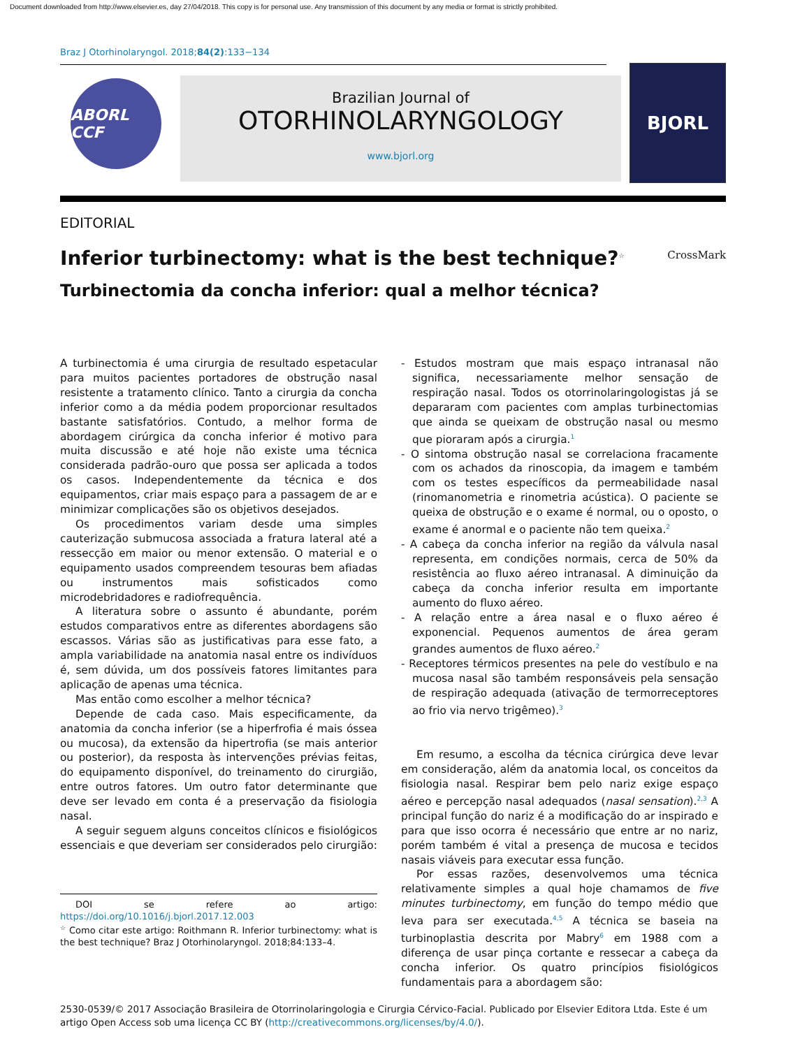Document downloaded from http://www.elsevier.es, day 27/04/2018. This copy is for personal use. Any transmission of this document by any media or format is strictly prohibited.
Braz J Otorhinolaryngol. 2018;84(2):133−134
ABORL CCF
Brazilian Journal of
OTORHINOLARYNGOLOGY
www.bjorl.org
BJORL
EDITORIAL
Inferior turbinectomy: what is the best technique?<sup>☆</sup>
CrossMark
Turbinectomia da concha inferior: qual a melhor técnica?
A turbinectomia é uma cirurgia de resultado espetacular para muitos pacientes portadores de obstrução nasal resistente a tratamento clínico. Tanto a cirurgia da concha inferior como a da média podem proporcionar resultados bastante satisfatórios. Contudo, a melhor forma de abordagem cirúrgica da concha inferior é motivo para muita discussão e até hoje não existe uma técnica considerada padrão-ouro que possa ser aplicada a todos os casos. Independentemente da técnica e dos equipamentos, criar mais espaço para a passagem de ar e minimizar complicações são os objetivos desejados.
Os procedimentos variam desde uma simples cauterização submucosa associada a fratura lateral até a ressecção em maior ou menor extensão. O material e o equipamento usados compreendem tesouras bem afiadas ou instrumentos mais sofisticados como microdebridadores e radiofrequência.
A literatura sobre o assunto é abundante, porém estudos comparativos entre as diferentes abordagens são escassos. Várias são as justificativas para esse fato, a ampla variabilidade na anatomia nasal entre os indivíduos é, sem dúvida, um dos possíveis fatores limitantes para aplicação de apenas uma técnica.
Mas então como escolher a melhor técnica?
Depende de cada caso. Mais especificamente, da anatomia da concha inferior (se a hiperfrofia é mais óssea ou mucosa), da extensão da hipertrofia (se mais anterior ou posterior), da resposta às intervenções prévias feitas, do equipamento disponível, do treinamento do cirurgião, entre outros fatores. Um outro fator determinante que deve ser levado em conta é a preservação da fisiologia nasal.
A seguir seguem alguns conceitos clínicos e fisiológicos essenciais e que deveriam ser considerados pelo cirurgião:
DOI se refere ao artigo: https://doi.org/10.1016/j.bjorl.2017.12.003
<sup>☆</sup> Como citar este artigo: Roithmann R. Inferior turbinectomy: what is the best technique? Braz J Otorhinolaryngol. 2018;84:133–4.
- Estudos mostram que mais espaço intranasal não significa, necessariamente melhor sensação de respiração nasal. Todos os otorrinolaringologistas já se depararam com pacientes com amplas turbinectomias que ainda se queixam de obstrução nasal ou mesmo que pioraram após a cirurgia.<sup>1</sup>
- O sintoma obstrução nasal se correlaciona fracamente com os achados da rinoscopia, da imagem e também com os testes específicos da permeabilidade nasal (rinomanometria e rinometria acústica). O paciente se queixa de obstrução e o exame é normal, ou o oposto, o exame é anormal e o paciente não tem queixa.<sup>2</sup>
- A cabeça da concha inferior na região da válvula nasal representa, em condições normais, cerca de 50% da resistência ao fluxo aéreo intranasal. A diminuição da cabeça da concha inferior resulta em importante aumento do fluxo aéreo.
- A relação entre a área nasal e o fluxo aéreo é exponencial. Pequenos aumentos de área geram grandes aumentos de fluxo aéreo.<sup>2</sup>
- Receptores térmicos presentes na pele do vestíbulo e na mucosa nasal são também responsáveis pela sensação de respiração adequada (ativação de termorreceptores ao frio via nervo trigêmeo).<sup>3</sup>
Em resumo, a escolha da técnica cirúrgica deve levar em consideração, além da anatomia local, os conceitos da fisiologia nasal. Respirar bem pelo nariz exige espaço aéreo e percepção nasal adequados (nasal sensation).<sup>2,3</sup> A principal função do nariz é a modificação do ar inspirado e para que isso ocorra é necessário que entre ar no nariz, porém também é vital a presença de mucosa e tecidos nasais viáveis para executar essa função.
Por essas razões, desenvolvemos uma técnica relativamente simples a qual hoje chamamos de five minutes turbinectomy, em função do tempo médio que leva para ser executada.<sup>4,5</sup> A técnica se baseia na turbinoplastia descrita por Mabry<sup>6</sup> em 1988 com a diferença de usar pinça cortante e ressecar a cabeça da concha inferior. Os quatro princípios fisiológicos fundamentais para a abordagem são:
2530-0539/© 2017 Associação Brasileira de Otorrinolaringologia e Cirurgia Cérvico-Facial. Publicado por Elsevier Editora Ltda. Este é um artigo Open Access sob uma licença CC BY (http://creativecommons.org/licenses/by/4.0/).